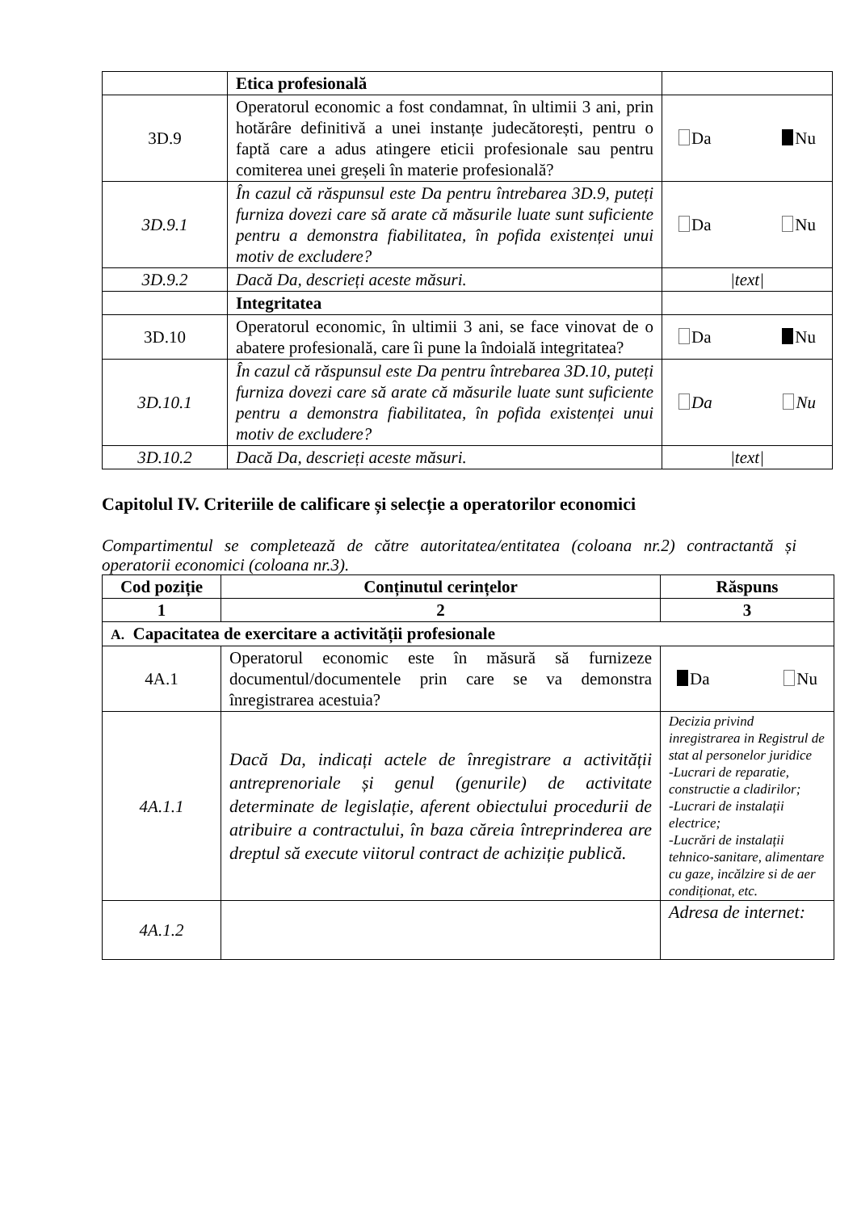| | Etica profesională | |
| 3D.9 | Operatorul economic a fost condamnat, în ultimii 3 ani, prin hotărâre definitivă a unei instanțe judecătorești, pentru o faptă care a adus atingere eticii profesionale sau pentru comiterea unei greșeli în materie profesională? | Da Nu |
| 3D.9.1 | În cazul că răspunsul este Da pentru întrebarea 3D.9, puteți furniza dovezi care să arate că măsurile luate sunt suficiente pentru a demonstra fiabilitatea, în pofida existenței unui motiv de excludere? | Da Nu |
| 3D.9.2 | Dacă Da, descrieți aceste măsuri. | /text/ |
| | Integritatea | |
| 3D.10 | Operatorul economic, în ultimii 3 ani, se face vinovat de o abatere profesională, care îi pune la îndoială integritatea? | Da Nu |
| 3D.10.1 | În cazul că răspunsul este Da pentru întrebarea 3D.10, puteți furniza dovezi care să arate că măsurile luate sunt suficiente pentru a demonstra fiabilitatea, în pofida existenței unui motiv de excludere? | Da Nu |
| 3D.10.2 | Dacă Da, descrieți aceste măsuri. | /text/ |
Capitolul IV. Criteriile de calificare și selecție a operatorilor economici
Compartimentul se completează de către autoritatea/entitatea (coloana nr.2) contractantă și operatorii economici (coloana nr.3).
| Cod poziție | Conținutul cerințelor | Răspuns |
| --- | --- | --- |
| 1 | 2 | 3 |
| A. Capacitatea de exercitare a activității profesionale | | |
| 4A.1 | Operatorul economic este în măsură să furnizeze documentul/documentele prin care se va demonstra înregistrarea acestuia? | Da Nu |
| 4A.1.1 | Dacă Da, indicați actele de înregistrare a activității antreprenoriale și genul (genurile) de activitate determinate de legislație, aferent obiectului procedurii de atribuire a contractului, în baza căreia întreprinderea are dreptul să execute viitorul contract de achiziție publică. | Decizia privind inregistrarea in Registrul de stat al personelor juridice -Lucrari de reparatie, constructie a cladirilor; -Lucrari de instalații electrice; -Lucrări de instalații tehnico-sanitare, alimentare cu gaze, incălzire si de aer condiționat, etc. |
| 4A.1.2 | | Adresa de internet: |